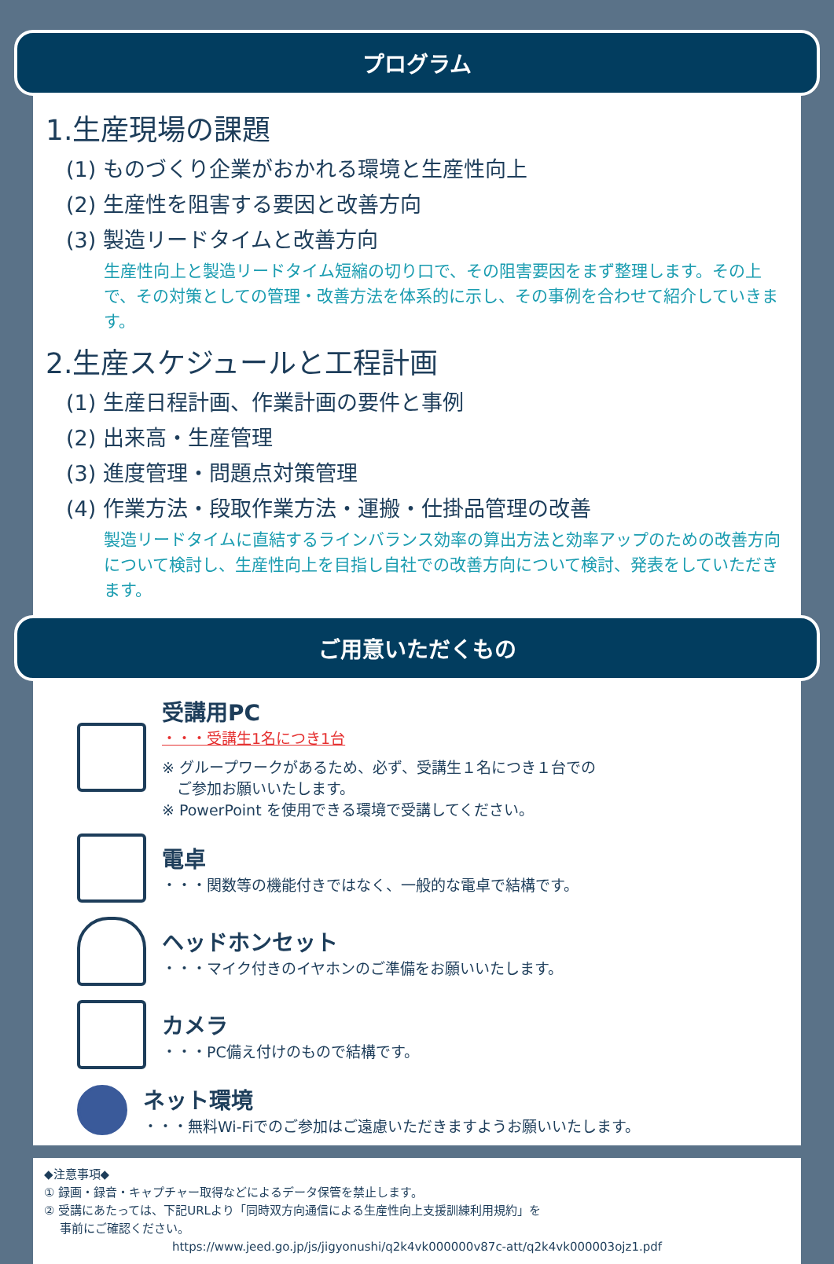プログラム
1.生産現場の課題
(1) ものづくり企業がおかれる環境と生産性向上
(2) 生産性を阻害する要因と改善方向
(3) 製造リードタイムと改善方向
生産性向上と製造リードタイム短縮の切り口で、その阻害要因をまず整理します。その上で、その対策としての管理・改善方法を体系的に示し、その事例を合わせて紹介していきます。
2.生産スケジュールと工程計画
(1) 生産日程計画、作業計画の要件と事例
(2) 出来高・生産管理
(3) 進度管理・問題点対策管理
(4) 作業方法・段取作業方法・運搬・仕掛品管理の改善
製造リードタイムに直結するラインバランス効率の算出方法と効率アップのための改善方向について検討し、生産性向上を目指し自社での改善方向について検討、発表をしていただきます。
ご用意いただくもの
受講用PC
・・・受講生1名につき1台
※ グループワークがあるため、必ず、受講生１名につき１台での
　ご参加お願いいたします。
※ PowerPoint を使用できる環境で受講してください。
電卓
・・・関数等の機能付きではなく、一般的な電卓で結構です。
ヘッドホンセット
・・・マイク付きのイヤホンのご準備をお願いいたします。
カメラ
・・・PC備え付けのもので結構です。
ネット環境
・・・無料Wi-Fiでのご参加はご遠慮いただきますようお願いいたします。
◆注意事項◆
① 録画・録音・キャプチャー取得などによるデータ保管を禁止します。
② 受講にあたっては、下記URLより「同時双方向通信による生産性向上支援訓練利用規約」を
　 事前にご確認ください。
https://www.jeed.go.jp/js/jigyonushi/q2k4vk000000v87c-att/q2k4vk000003ojz1.pdf